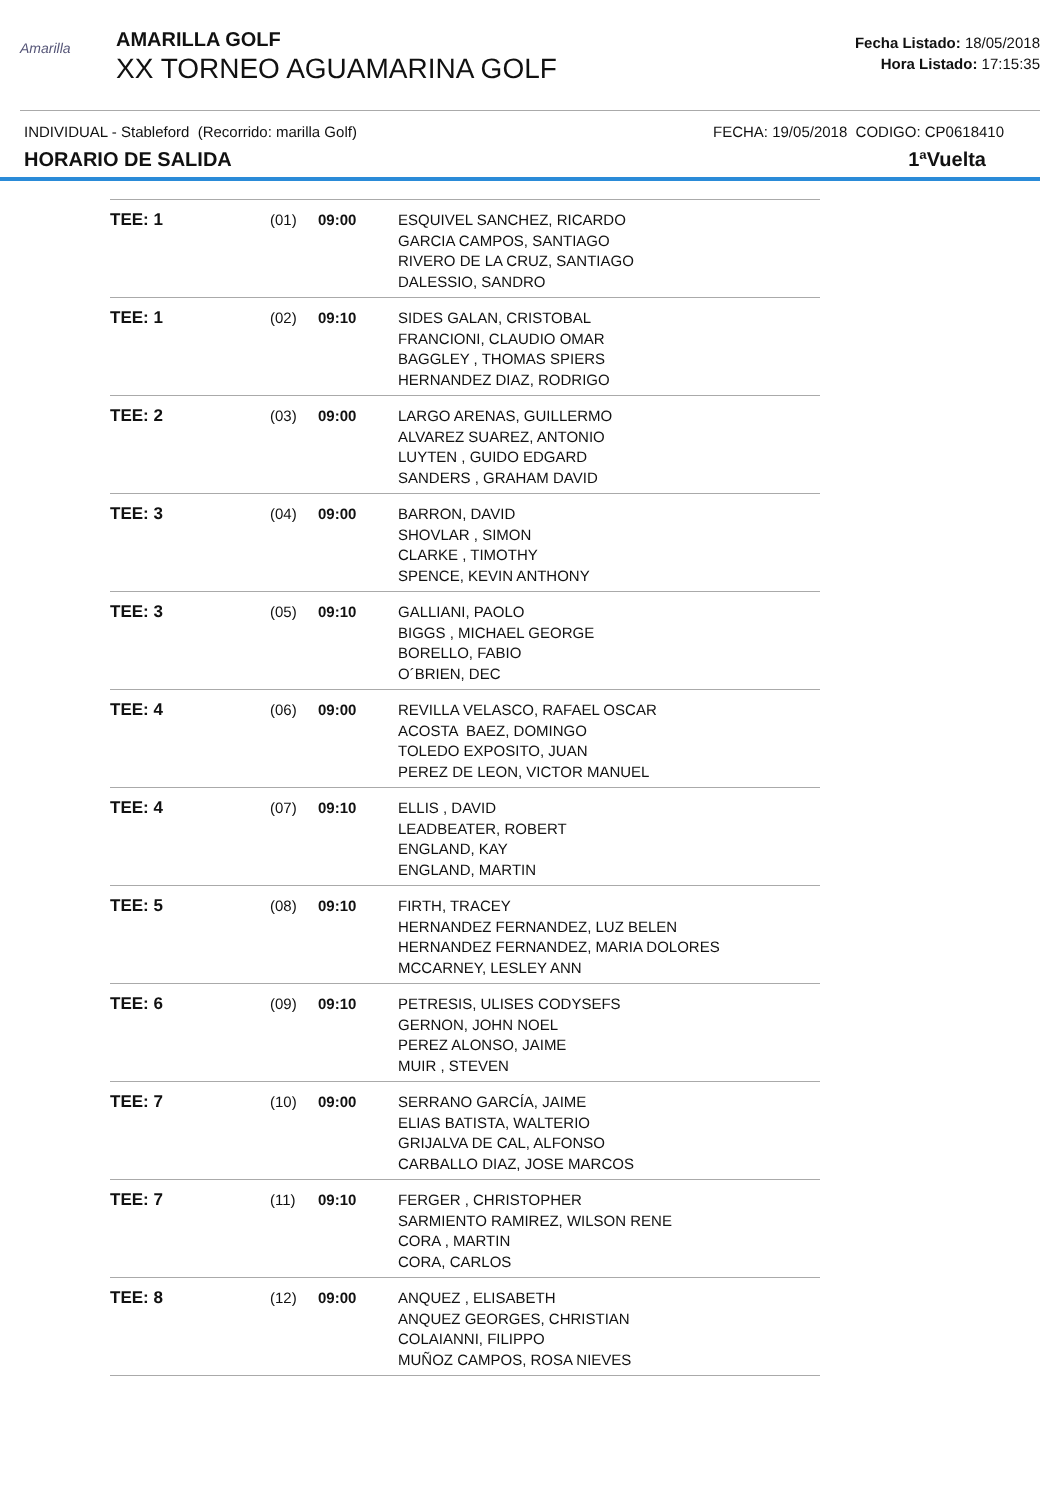Amarilla
AMARILLA GOLF
XX TORNEO AGUAMARINA GOLF
Fecha Listado: 18/05/2018
Hora Listado: 17:15:35
INDIVIDUAL - Stableford (Recorrido: marilla Golf) FECHA: 19/05/2018 CODIGO: CP0618410
HORARIO DE SALIDA 1ªVuelta
| TEE: 1 | (01) | 09:00 | ESQUIVEL SANCHEZ, RICARDO GARCIA CAMPOS, SANTIAGO RIVERO DE LA CRUZ, SANTIAGO DALESSIO, SANDRO |
| TEE: 1 | (02) | 09:10 | SIDES GALAN, CRISTOBAL FRANCIONI, CLAUDIO OMAR BAGGLEY , THOMAS SPIERS HERNANDEZ DIAZ, RODRIGO |
| TEE: 2 | (03) | 09:00 | LARGO ARENAS, GUILLERMO ALVAREZ SUAREZ, ANTONIO LUYTEN , GUIDO EDGARD SANDERS , GRAHAM DAVID |
| TEE: 3 | (04) | 09:00 | BARRON, DAVID SHOVLAR , SIMON CLARKE , TIMOTHY SPENCE, KEVIN ANTHONY |
| TEE: 3 | (05) | 09:10 | GALLIANI, PAOLO BIGGS , MICHAEL GEORGE BORELLO, FABIO O´BRIEN, DEC |
| TEE: 4 | (06) | 09:00 | REVILLA VELASCO, RAFAEL OSCAR ACOSTA BAEZ, DOMINGO TOLEDO EXPOSITO, JUAN PEREZ DE LEON, VICTOR MANUEL |
| TEE: 4 | (07) | 09:10 | ELLIS , DAVID LEADBEATER, ROBERT ENGLAND, KAY ENGLAND, MARTIN |
| TEE: 5 | (08) | 09:10 | FIRTH, TRACEY HERNANDEZ FERNANDEZ, LUZ BELEN HERNANDEZ FERNANDEZ, MARIA DOLORES MCCARNEY, LESLEY ANN |
| TEE: 6 | (09) | 09:10 | PETRESIS, ULISES CODYSEFS GERNON, JOHN NOEL PEREZ ALONSO, JAIME MUIR , STEVEN |
| TEE: 7 | (10) | 09:00 | SERRANO GARCÍA, JAIME ELIAS BATISTA, WALTERIO GRIJALVA DE CAL, ALFONSO CARBALLO DIAZ, JOSE MARCOS |
| TEE: 7 | (11) | 09:10 | FERGER , CHRISTOPHER SARMIENTO RAMIREZ, WILSON RENE CORA , MARTIN CORA, CARLOS |
| TEE: 8 | (12) | 09:00 | ANQUEZ , ELISABETH ANQUEZ GEORGES, CHRISTIAN COLAIANNI, FILIPPO MUÑOZ CAMPOS, ROSA NIEVES |